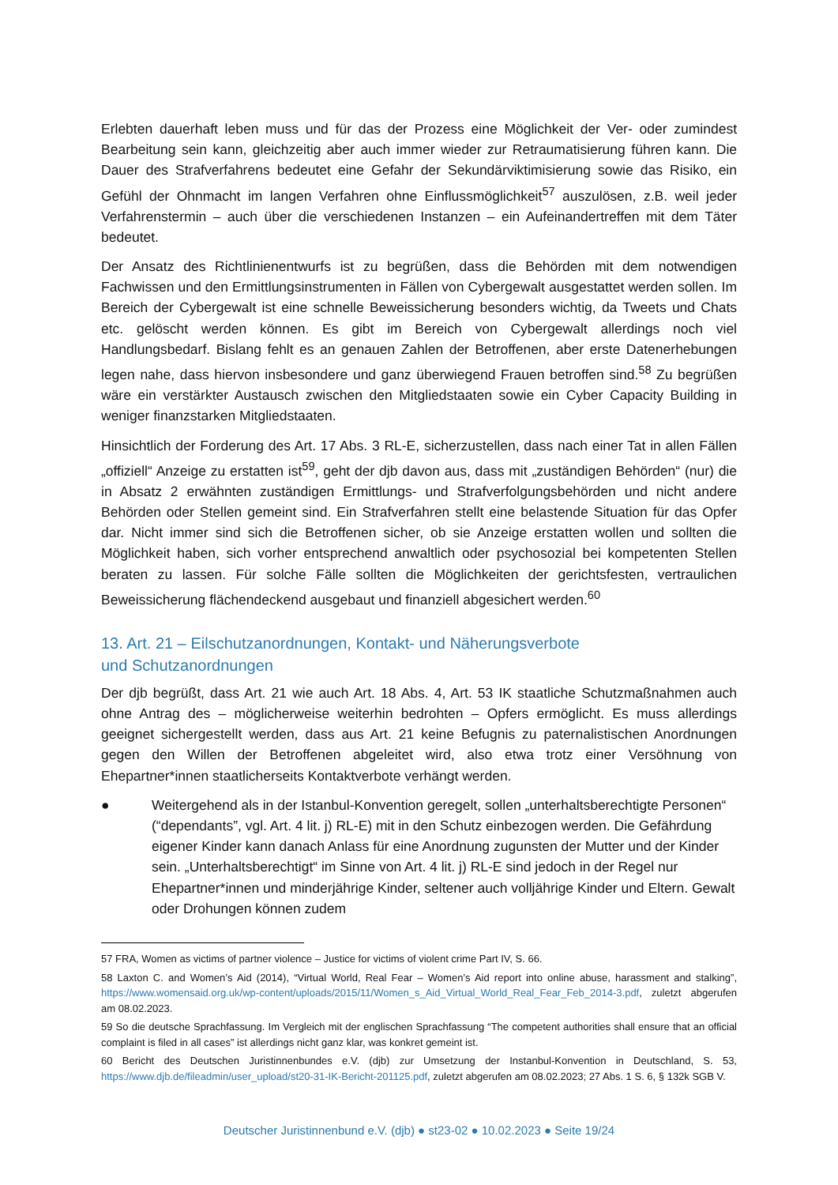Erlebten dauerhaft leben muss und für das der Prozess eine Möglichkeit der Ver- oder zumindest Bearbeitung sein kann, gleichzeitig aber auch immer wieder zur Retraumatisierung führen kann. Die Dauer des Strafverfahrens bedeutet eine Gefahr der Sekundärviktimisierung sowie das Risiko, ein Gefühl der Ohnmacht im langen Verfahren ohne Einflussmöglichkeit<sup>57</sup> auszulösen, z.B. weil jeder Verfahrenstermin – auch über die verschiedenen Instanzen – ein Aufeinandertreffen mit dem Täter bedeutet.
Der Ansatz des Richtlinienentwurfs ist zu begrüßen, dass die Behörden mit dem notwendigen Fachwissen und den Ermittlungsinstrumenten in Fällen von Cybergewalt ausgestattet werden sollen. Im Bereich der Cybergewalt ist eine schnelle Beweissicherung besonders wichtig, da Tweets und Chats etc. gelöscht werden können. Es gibt im Bereich von Cybergewalt allerdings noch viel Handlungsbedarf. Bislang fehlt es an genauen Zahlen der Betroffenen, aber erste Datenerhebungen legen nahe, dass hiervon insbesondere und ganz überwiegend Frauen betroffen sind.<sup>58</sup> Zu begrüßen wäre ein verstärkter Austausch zwischen den Mitgliedstaaten sowie ein Cyber Capacity Building in weniger finanzstarken Mitgliedstaaten.
Hinsichtlich der Forderung des Art. 17 Abs. 3 RL-E, sicherzustellen, dass nach einer Tat in allen Fällen „offiziell“ Anzeige zu erstatten ist<sup>59</sup>, geht der djb davon aus, dass mit „zuständigen Behörden“ (nur) die in Absatz 2 erwähnten zuständigen Ermittlungs- und Strafverfolgungsbehörden und nicht andere Behörden oder Stellen gemeint sind. Ein Strafverfahren stellt eine belastende Situation für das Opfer dar. Nicht immer sind sich die Betroffenen sicher, ob sie Anzeige erstatten wollen und sollten die Möglichkeit haben, sich vorher entsprechend anwaltlich oder psychosozial bei kompetenten Stellen beraten zu lassen. Für solche Fälle sollten die Möglichkeiten der gerichtsfesten, vertraulichen Beweissicherung flächendeckend ausgebaut und finanziell abgesichert werden.<sup>60</sup>
13. Art. 21 – Eilschutzanordnungen, Kontakt- und Näherungsverbote
und Schutzanordnungen
Der djb begrüßt, dass Art. 21 wie auch Art. 18 Abs. 4, Art. 53 IK staatliche Schutzmaßnahmen auch ohne Antrag des – möglicherweise weiterhin bedrohten – Opfers ermöglicht. Es muss allerdings geeignet sichergestellt werden, dass aus Art. 21 keine Befugnis zu paternalistischen Anordnungen gegen den Willen der Betroffenen abgeleitet wird, also etwa trotz einer Versöhnung von Ehepartner*innen staatlicherseits Kontaktverbote verhängt werden.
● Weitergehend als in der Istanbul-Konvention geregelt, sollen „unterhaltsberechtigte Personen“ (“dependants”, vgl. Art. 4 lit. j) RL-E) mit in den Schutz einbezogen werden. Die Gefährdung eigener Kinder kann danach Anlass für eine Anordnung zugunsten der Mutter und der Kinder sein. „Unterhaltsberechtigt“ im Sinne von Art. 4 lit. j) RL-E sind jedoch in der Regel nur Ehepartner*innen und minderjährige Kinder, seltener auch volljährige Kinder und Eltern. Gewalt oder Drohungen können zudem
57 FRA, Women as victims of partner violence – Justice for victims of violent crime Part IV, S. 66.
58 Laxton C. and Women’s Aid (2014), “Virtual World, Real Fear – Women’s Aid report into online abuse, harassment and stalking”, https://www.womensaid.org.uk/wp-content/uploads/2015/11/Women_s_Aid_Virtual_World_Real_Fear_Feb_2014-3.pdf, zuletzt abgerufen am 08.02.2023.
59 So die deutsche Sprachfassung. Im Vergleich mit der englischen Sprachfassung “The competent authorities shall ensure that an official complaint is filed in all cases” ist allerdings nicht ganz klar, was konkret gemeint ist.
60 Bericht des Deutschen Juristinnenbundes e.V. (djb) zur Umsetzung der Instanbul-Konvention in Deutschland, S. 53, https://www.djb.de/fileadmin/user_upload/st20-31-IK-Bericht-201125.pdf, zuletzt abgerufen am 08.02.2023; 27 Abs. 1 S. 6, § 132k SGB V.
Deutscher Juristinnenbund e.V. (djb) ● st23-02 ● 10.02.2023 ● Seite 19/24